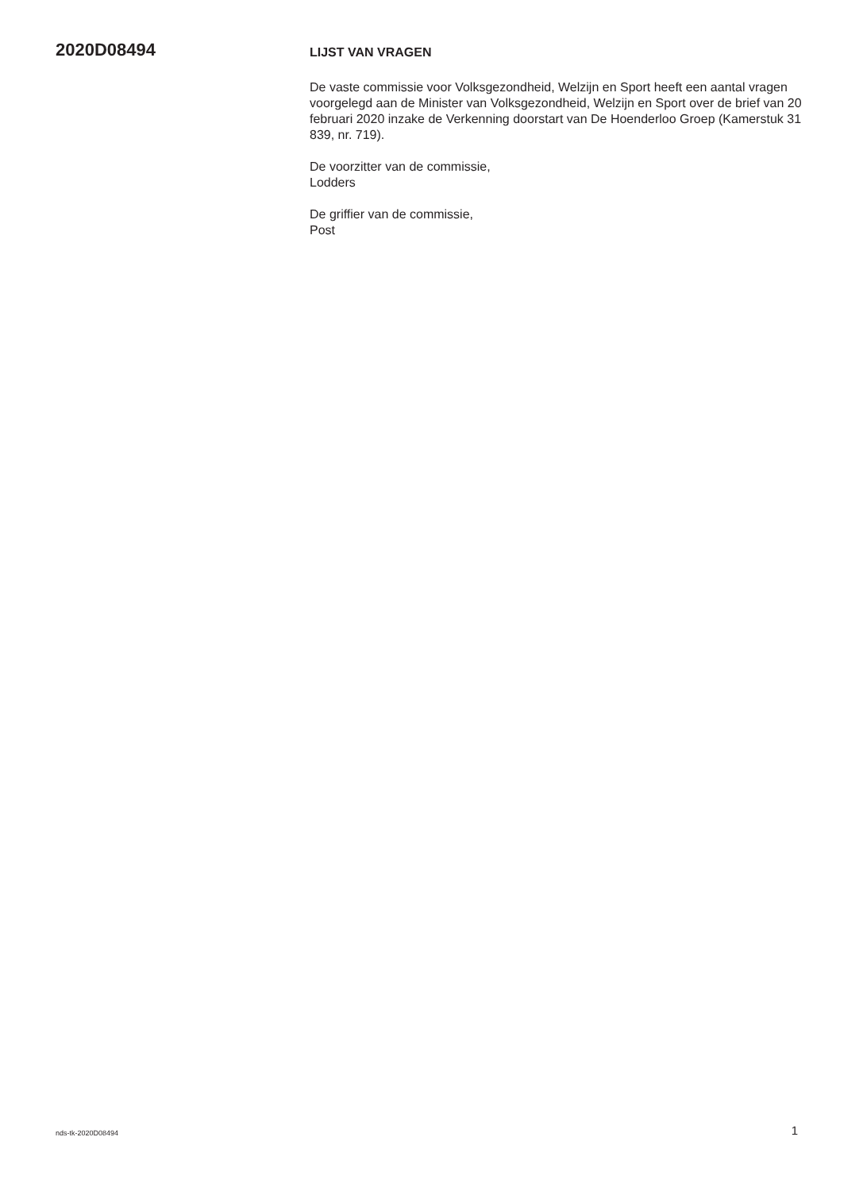2020D08494
LIJST VAN VRAGEN
De vaste commissie voor Volksgezondheid, Welzijn en Sport heeft een aantal vragen voorgelegd aan de Minister van Volksgezondheid, Welzijn en Sport over de brief van 20 februari 2020 inzake de Verkenning doorstart van De Hoenderloo Groep (Kamerstuk 31 839, nr. 719).
De voorzitter van de commissie,
Lodders
De griffier van de commissie,
Post
nds-tk-2020D08494 1